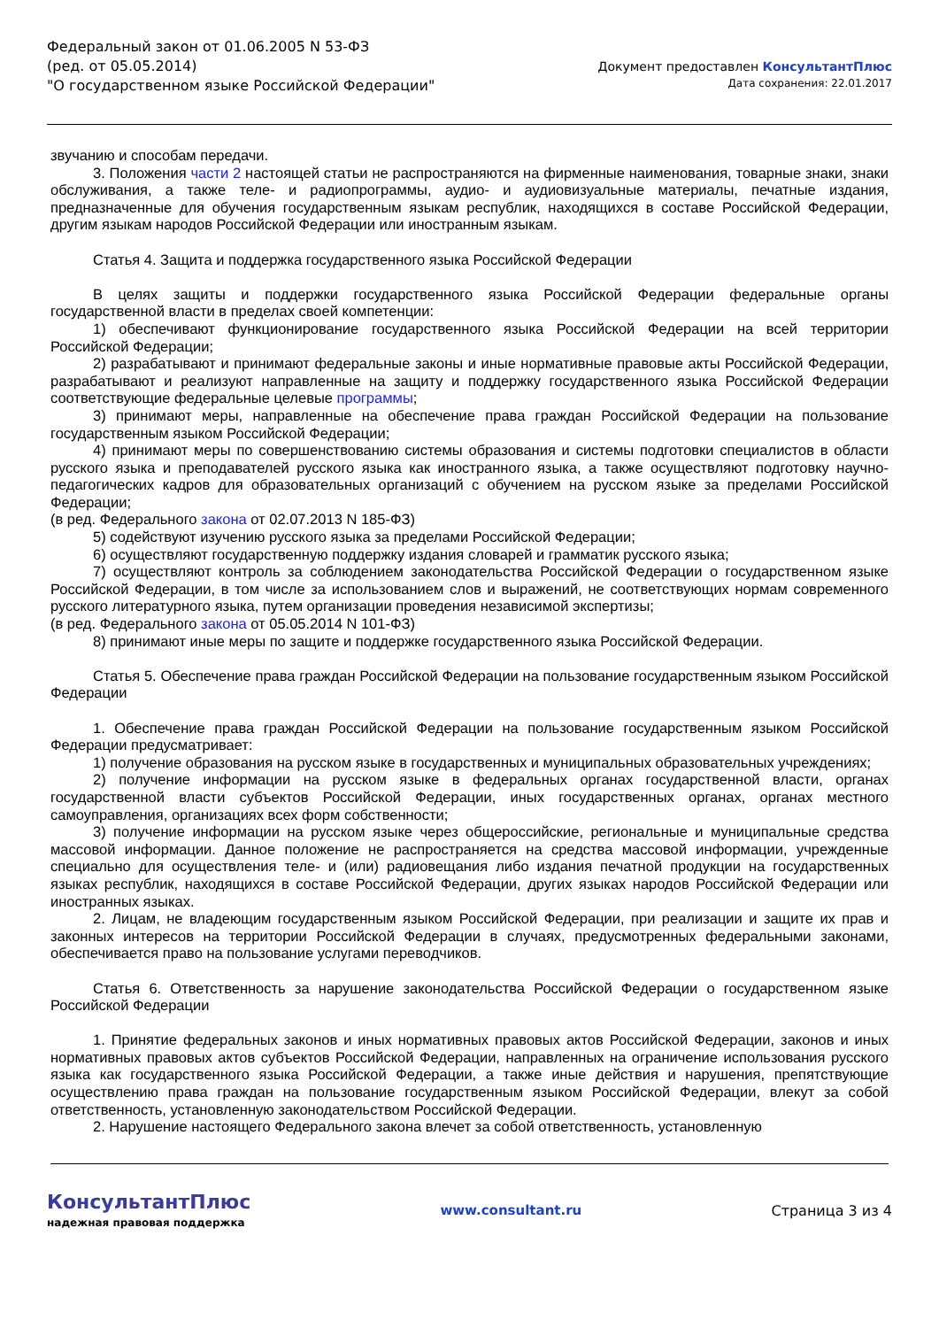Федеральный закон от 01.06.2005 N 53-ФЗ
(ред. от 05.05.2014)
"О государственном языке Российской Федерации"
Документ предоставлен КонсультантПлюс
Дата сохранения: 22.01.2017
звучанию и способам передачи.
3. Положения части 2 настоящей статьи не распространяются на фирменные наименования, товарные знаки, знаки обслуживания, а также теле- и радиопрограммы, аудио- и аудиовизуальные материалы, печатные издания, предназначенные для обучения государственным языкам республик, находящихся в составе Российской Федерации, другим языкам народов Российской Федерации или иностранным языкам.
Статья 4. Защита и поддержка государственного языка Российской Федерации
В целях защиты и поддержки государственного языка Российской Федерации федеральные органы государственной власти в пределах своей компетенции:
1) обеспечивают функционирование государственного языка Российской Федерации на всей территории Российской Федерации;
2) разрабатывают и принимают федеральные законы и иные нормативные правовые акты Российской Федерации, разрабатывают и реализуют направленные на защиту и поддержку государственного языка Российской Федерации соответствующие федеральные целевые программы;
3) принимают меры, направленные на обеспечение права граждан Российской Федерации на пользование государственным языком Российской Федерации;
4) принимают меры по совершенствованию системы образования и системы подготовки специалистов в области русского языка и преподавателей русского языка как иностранного языка, а также осуществляют подготовку научно-педагогических кадров для образовательных организаций с обучением на русском языке за пределами Российской Федерации;
(в ред. Федерального закона от 02.07.2013 N 185-ФЗ)
5) содействуют изучению русского языка за пределами Российской Федерации;
6) осуществляют государственную поддержку издания словарей и грамматик русского языка;
7) осуществляют контроль за соблюдением законодательства Российской Федерации о государственном языке Российской Федерации, в том числе за использованием слов и выражений, не соответствующих нормам современного русского литературного языка, путем организации проведения независимой экспертизы;
(в ред. Федерального закона от 05.05.2014 N 101-ФЗ)
8) принимают иные меры по защите и поддержке государственного языка Российской Федерации.
Статья 5. Обеспечение права граждан Российской Федерации на пользование государственным языком Российской Федерации
1. Обеспечение права граждан Российской Федерации на пользование государственным языком Российской Федерации предусматривает:
1) получение образования на русском языке в государственных и муниципальных образовательных учреждениях;
2) получение информации на русском языке в федеральных органах государственной власти, органах государственной власти субъектов Российской Федерации, иных государственных органах, органах местного самоуправления, организациях всех форм собственности;
3) получение информации на русском языке через общероссийские, региональные и муниципальные средства массовой информации. Данное положение не распространяется на средства массовой информации, учрежденные специально для осуществления теле- и (или) радиовещания либо издания печатной продукции на государственных языках республик, находящихся в составе Российской Федерации, других языках народов Российской Федерации или иностранных языках.
2. Лицам, не владеющим государственным языком Российской Федерации, при реализации и защите их прав и законных интересов на территории Российской Федерации в случаях, предусмотренных федеральными законами, обеспечивается право на пользование услугами переводчиков.
Статья 6. Ответственность за нарушение законодательства Российской Федерации о государственном языке Российской Федерации
1. Принятие федеральных законов и иных нормативных правовых актов Российской Федерации, законов и иных нормативных правовых актов субъектов Российской Федерации, направленных на ограничение использования русского языка как государственного языка Российской Федерации, а также иные действия и нарушения, препятствующие осуществлению права граждан на пользование государственным языком Российской Федерации, влекут за собой ответственность, установленную законодательством Российской Федерации.
2. Нарушение настоящего Федерального закона влечет за собой ответственность, установленную
КонсультантПлюс
надежная правовая поддержка
www.consultant.ru Страница 3 из 4